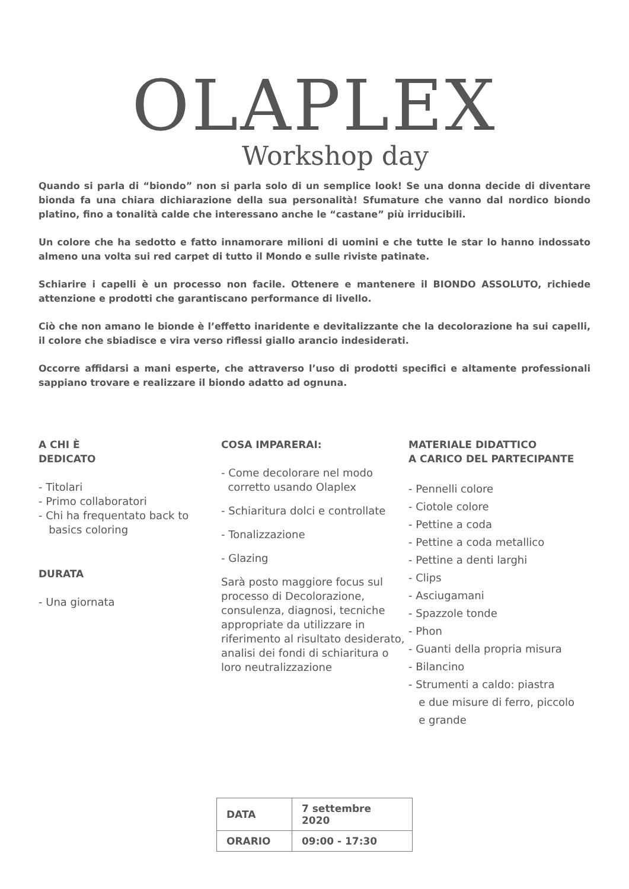OLAPLEX
Workshop day
Quando si parla di “biondo” non si parla solo di un semplice look! Se una donna decide di diventare bionda fa una chiara dichiarazione della sua personalità! Sfumature che vanno dal nordico biondo platino, fino a tonalità calde che interessano anche le “castane” più irriducibili.
Un colore che ha sedotto e fatto innamorare milioni di uomini e che tutte le star lo hanno indossato almeno una volta sui red carpet di tutto il Mondo e sulle riviste patinate.
Schiarire i capelli è un processo non facile. Ottenere e mantenere il BIONDO ASSOLUTO, richiede attenzione e prodotti che garantiscano performance di livello.
Ciò che non amano le bionde è l’effetto inaridente e devitalizzante che la decolorazione ha sui capelli, il colore che sbiadisce e vira verso riflessi giallo arancio indesiderati.
Occorre affidarsi a mani esperte, che attraverso l’uso di prodotti specifici e altamente professionali sappiano trovare e realizzare il biondo adatto ad ognuna.
A CHI È
DEDICATO
- Titolari
- Primo collaboratori
- Chi ha frequentato back to
basics coloring
DURATA
- Una giornata
COSA IMPARERAI:
- Come decolorare nel modo
corretto usando Olaplex
- Schiaritura dolci e controllate
- Tonalizzazione
- Glazing
Sarà posto maggiore focus sul processo di Decolorazione, consulenza, diagnosi, tecniche appropriate da utilizzare in riferimento al risultato desiderato, analisi dei fondi di schiaritura o loro neutralizzazione
MATERIALE DIDATTICO
A CARICO DEL PARTECIPANTE
- Pennelli colore
- Ciotole colore
- Pettine a coda
- Pettine a coda metallico
- Pettine a denti larghi
- Clips
- Asciugamani
- Spazzole tonde
- Phon
- Guanti della propria misura
- Bilancino
- Strumenti a caldo: piastra
e due misure di ferro, piccolo
e grande
| DATA | 7 settembre 2020 |
| ORARIO | 09:00 - 17:30 |